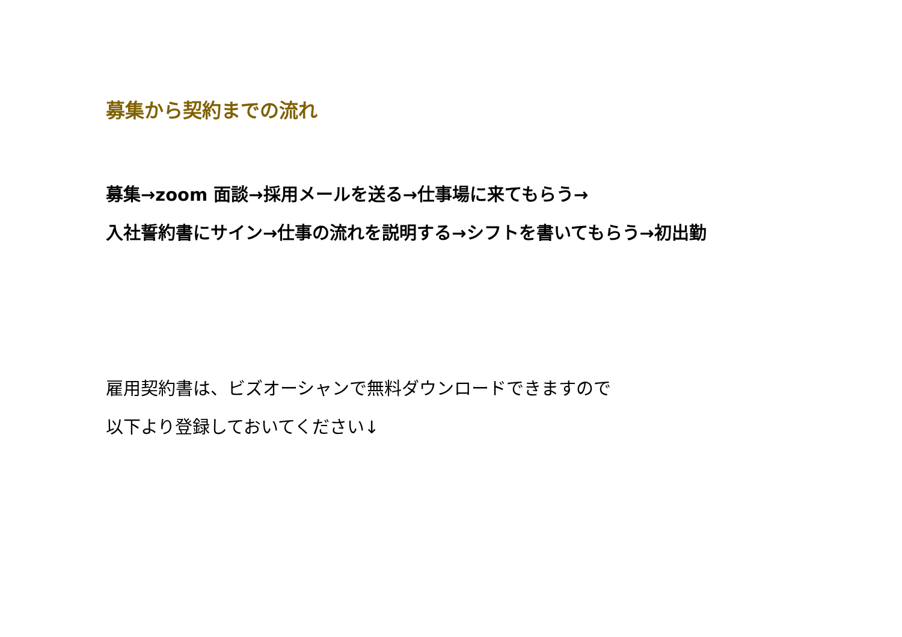募集から契約までの流れ
募集→zoom 面談→採用メールを送る→仕事場に来てもらう→
入社誓約書にサイン→仕事の流れを説明する→シフトを書いてもらう→初出勤
雇用契約書は、ビズオーシャンで無料ダウンロードできますので
以下より登録しておいてください↓